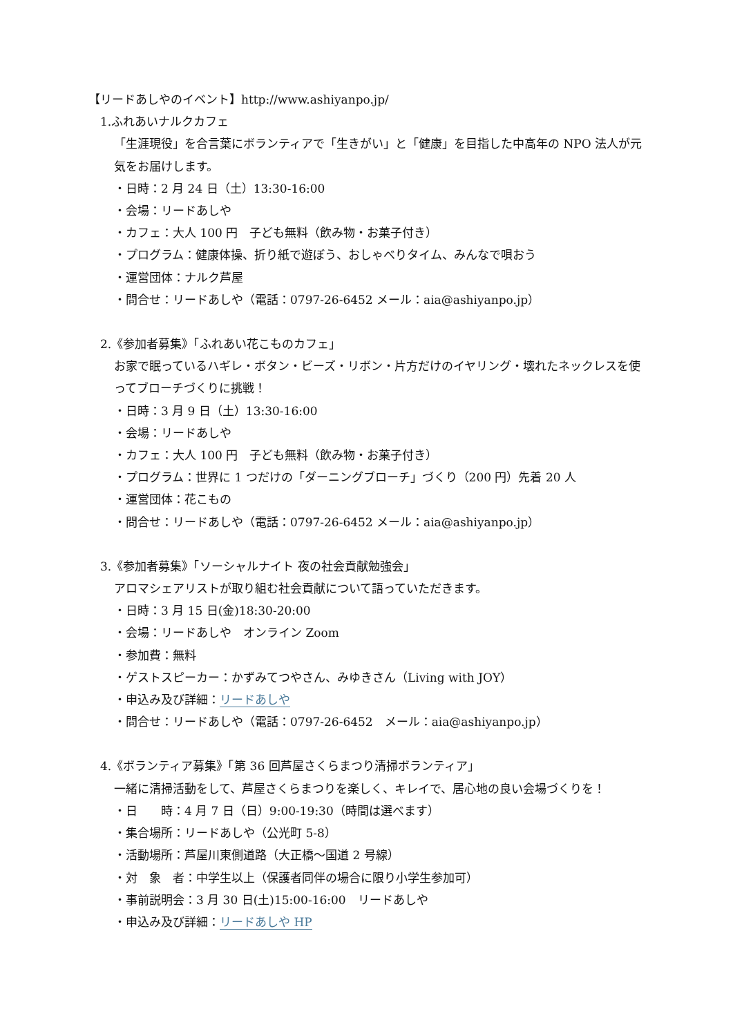【リードあしやのイベント】http://www.ashiyanpo.jp/
1.ふれあいナルクカフェ
「生涯現役」を合言葉にボランティアで「生きがい」と「健康」を目指した中高年の NPO 法人が元気をお届けします。
・日時：2 月 24 日（土）13:30-16:00
・会場：リードあしや
・カフェ：大人 100 円　子ども無料（飲み物・お菓子付き）
・プログラム：健康体操、折り紙で遊ぼう、おしゃべりタイム、みんなで唄おう
・運営団体：ナルク芦屋
・問合せ：リードあしや（電話：0797-26-6452 メール：aia@ashiyanpo.jp）
2.《参加者募集》「ふれあい花こものカフェ」
お家で眠っているハギレ・ボタン・ビーズ・リボン・片方だけのイヤリング・壊れたネックレスを使ってブローチづくりに挑戦！
・日時：3 月 9 日（土）13:30-16:00
・会場：リードあしや
・カフェ：大人 100 円　子ども無料（飲み物・お菓子付き）
・プログラム：世界に 1 つだけの「ダーニングブローチ」づくり（200 円）先着 20 人
・運営団体：花こもの
・問合せ：リードあしや（電話：0797-26-6452 メール：aia@ashiyanpo.jp）
3.《参加者募集》「ソーシャルナイト 夜の社会貢献勉強会」
アロマシェアリストが取り組む社会貢献について語っていただきます。
・日時：3 月 15 日(金)18:30-20:00
・会場：リードあしや　オンライン Zoom
・参加費：無料
・ゲストスピーカー：かずみてつやさん、みゆきさん（Living with JOY）
・申込み及び詳細：リードあしや
・問合せ：リードあしや（電話：0797-26-6452　メール：aia@ashiyanpo.jp）
4.《ボランティア募集》「第 36 回芦屋さくらまつり清掃ボランティア」
一緒に清掃活動をして、芦屋さくらまつりを楽しく、キレイで、居心地の良い会場づくりを！
・日　　時：4 月 7 日（日）9:00-19:30（時間は選べます）
・集合場所：リードあしや（公光町 5-8）
・活動場所：芦屋川東側道路（大正橋～国道 2 号線）
・対　象　者：中学生以上（保護者同伴の場合に限り小学生参加可）
・事前説明会：3 月 30 日(土)15:00-16:00　リードあしや
・申込み及び詳細：リードあしや HP